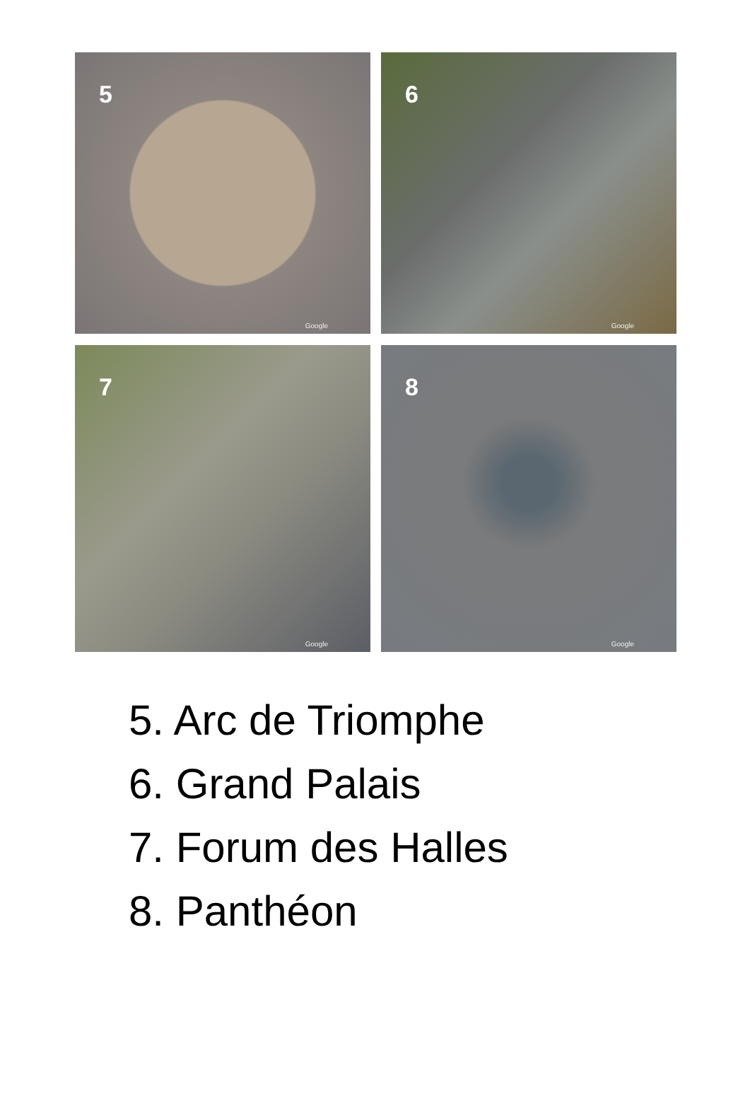5
Google
6
Google
7
Google
8
Google
5. Arc de Triomphe
6. Grand Palais
7. Forum des Halles
8. Panthéon